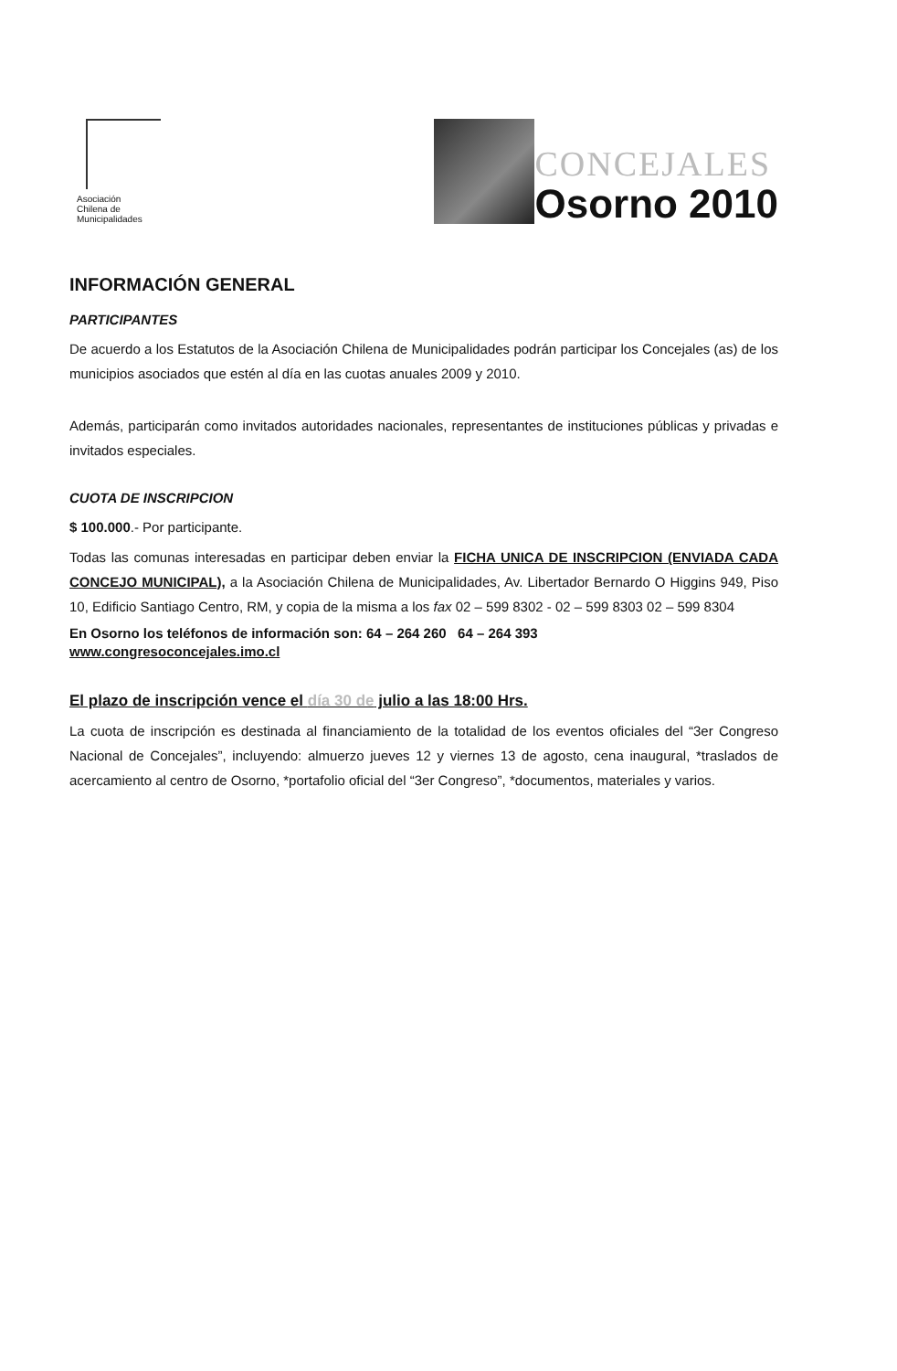Asociación
Chilena de
Municipalidades
CONCEJALES
Osorno 2010
INFORMACIÓN GENERAL
PARTICIPANTES
De acuerdo a los Estatutos de la Asociación Chilena de Municipalidades podrán participar los Concejales (as) de los municipios asociados que estén al día en las cuotas anuales 2009 y 2010.
Además, participarán como invitados autoridades nacionales, representantes de instituciones públicas y privadas e invitados especiales.
CUOTA DE INSCRIPCION
$ 100.000.- Por participante.
Todas las comunas interesadas en participar deben enviar la FICHA UNICA DE INSCRIPCION (ENVIADA CADA CONCEJO MUNICIPAL), a la Asociación Chilena de Municipalidades, Av. Libertador Bernardo O Higgins 949, Piso 10, Edificio Santiago Centro, RM, y copia de la misma a los fax 02 – 599 8302 - 02 – 599 8303 02 – 599 8304
En Osorno los teléfonos de información son: 64 – 264 260 64 – 264 393
www.congresoconcejales.imo.cl
El plazo de inscripción vence el día 30 de julio a las 18:00 Hrs.
La cuota de inscripción es destinada al financiamiento de la totalidad de los eventos oficiales del “3er Congreso Nacional de Concejales”, incluyendo: almuerzo jueves 12 y viernes 13 de agosto, cena inaugural, *traslados de acercamiento al centro de Osorno, *portafolio oficial del “3er Congreso”, *documentos, materiales y varios.